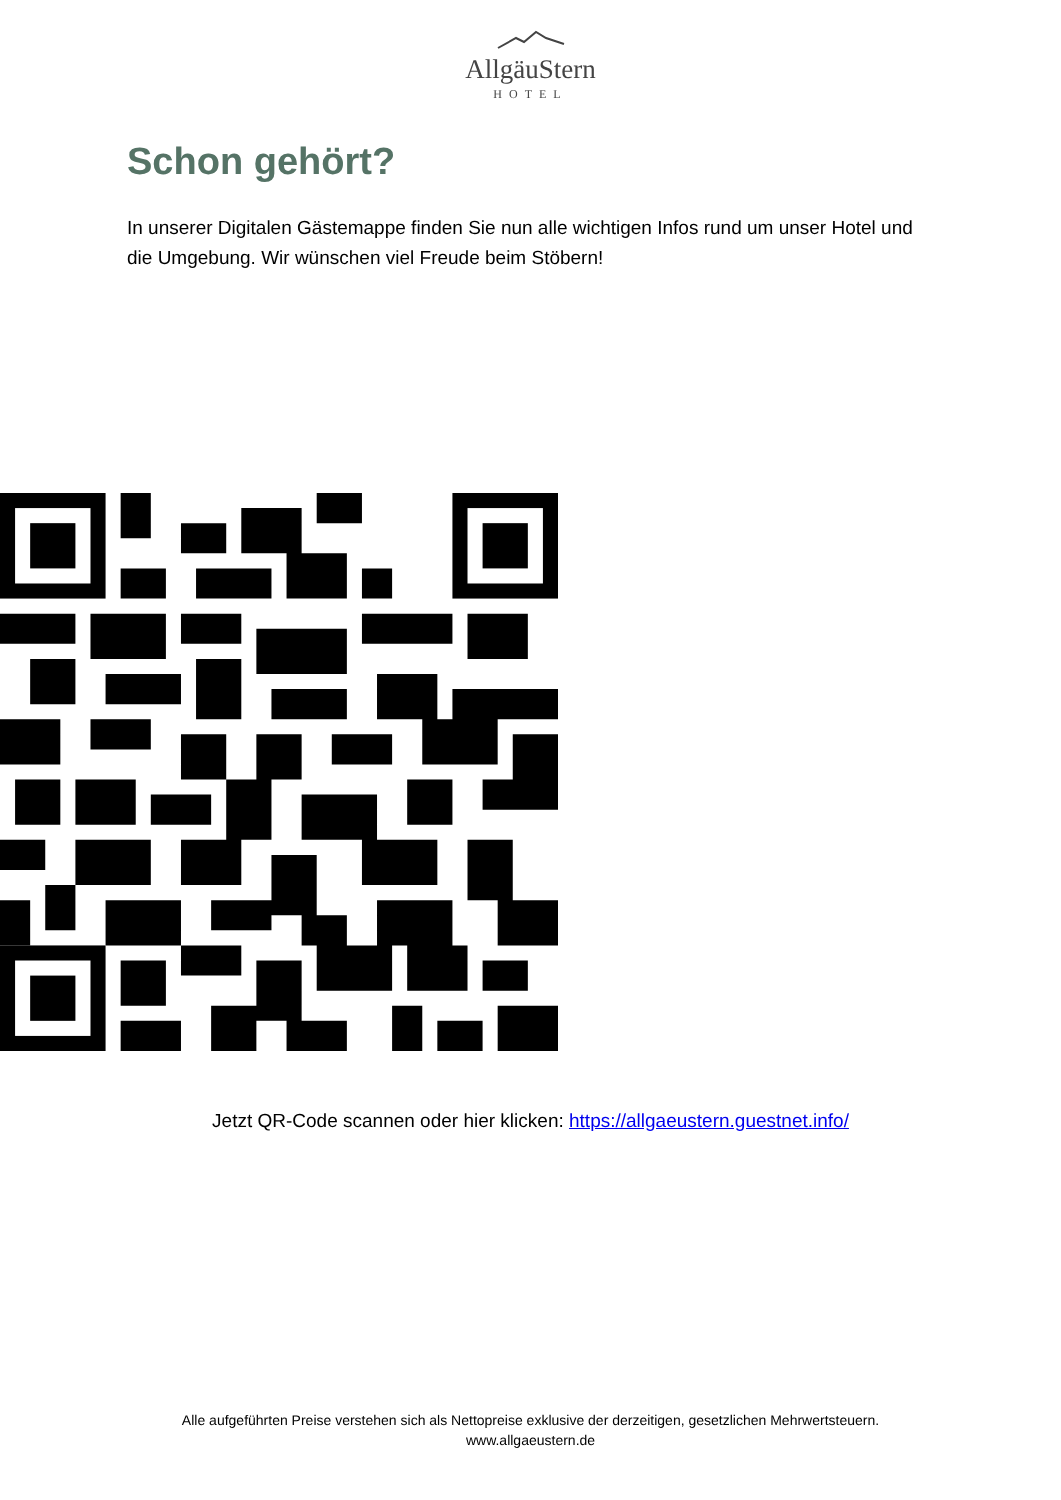AllgäuStern
HOTEL
Schon gehört?
In unserer Digitalen Gästemappe finden Sie nun alle wichtigen Infos rund um unser Hotel und die Umgebung. Wir wünschen viel Freude beim Stöbern!
Jetzt QR-Code scannen oder hier klicken: https://allgaeustern.guestnet.info/
Alle aufgeführten Preise verstehen sich als Nettopreise exklusive der derzeitigen, gesetzlichen Mehrwertsteuern.
www.allgaeustern.de